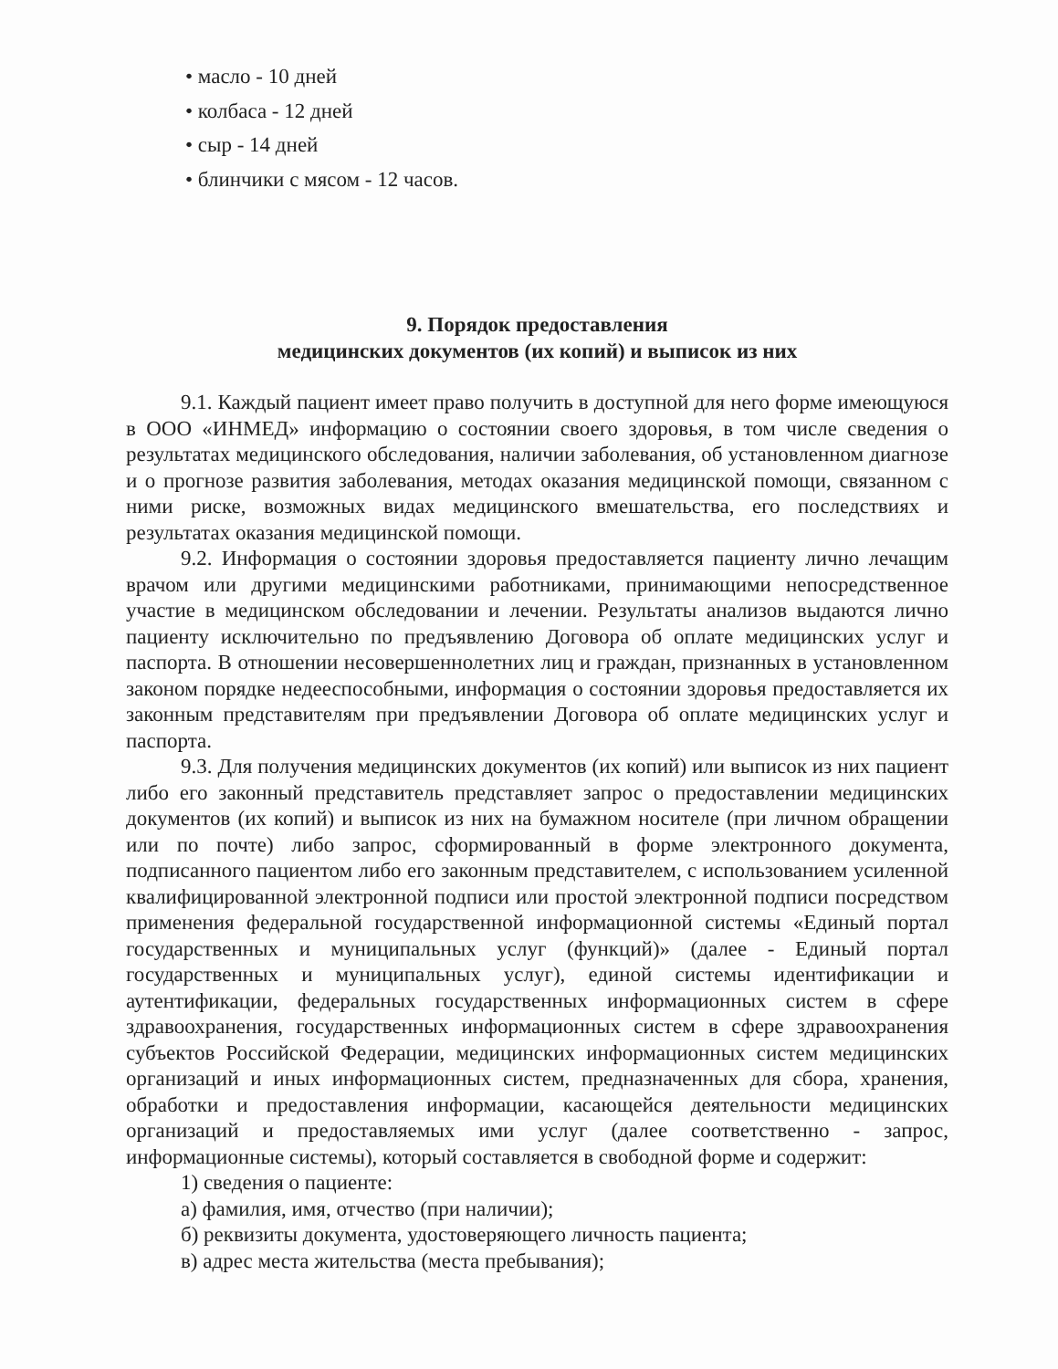• масло - 10 дней
• колбаса - 12 дней
• сыр - 14 дней
• блинчики с мясом - 12 часов.
9. Порядок предоставления
медицинских документов (их копий) и выписок из них
9.1. Каждый пациент имеет право получить в доступной для него форме имеющуюся в ООО «ИНМЕД» информацию о состоянии своего здоровья, в том числе сведения о результатах медицинского обследования, наличии заболевания, об установленном диагнозе и о прогнозе развития заболевания, методах оказания медицинской помощи, связанном с ними риске, возможных видах медицинского вмешательства, его последствиях и результатах оказания медицинской помощи.
9.2. Информация о состоянии здоровья предоставляется пациенту лично лечащим врачом или другими медицинскими работниками, принимающими непосредственное участие в медицинском обследовании и лечении. Результаты анализов выдаются лично пациенту исключительно по предъявлению Договора об оплате медицинских услуг и паспорта. В отношении несовершеннолетних лиц и граждан, признанных в установленном законом порядке недееспособными, информация о состоянии здоровья предоставляется их законным представителям при предъявлении Договора об оплате медицинских услуг и паспорта.
9.3. Для получения медицинских документов (их копий) или выписок из них пациент либо его законный представитель представляет запрос о предоставлении медицинских документов (их копий) и выписок из них на бумажном носителе (при личном обращении или по почте) либо запрос, сформированный в форме электронного документа, подписанного пациентом либо его законным представителем, с использованием усиленной квалифицированной электронной подписи или простой электронной подписи посредством применения федеральной государственной информационной системы «Единый портал государственных и муниципальных услуг (функций)» (далее - Единый портал государственных и муниципальных услуг), единой системы идентификации и аутентификации, федеральных государственных информационных систем в сфере здравоохранения, государственных информационных систем в сфере здравоохранения субъектов Российской Федерации, медицинских информационных систем медицинских организаций и иных информационных систем, предназначенных для сбора, хранения, обработки и предоставления информации, касающейся деятельности медицинских организаций и предоставляемых ими услуг (далее соответственно - запрос, информационные системы), который составляется в свободной форме и содержит:
1) сведения о пациенте:
а) фамилия, имя, отчество (при наличии);
б) реквизиты документа, удостоверяющего личность пациента;
в) адрес места жительства (места пребывания);